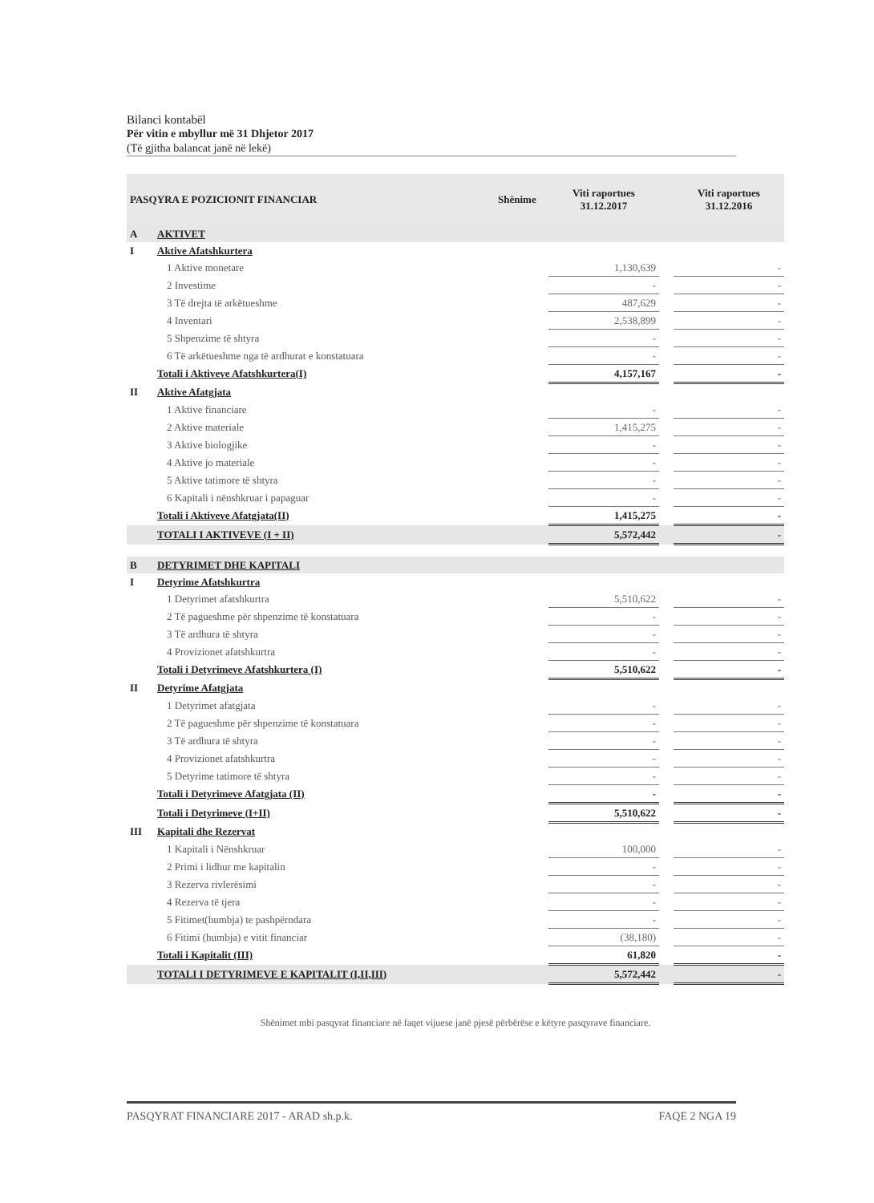Bilanci kontabël
Për vitin e mbyllur më 31 Dhjetor 2017
(Të gjitha balancat janë në lekë)
| PASQYRA E POZICIONIT FINANCIAR | | Shënime | Viti raportues 31.12.2017 | | Viti raportues 31.12.2016 |
| --- | --- | --- | --- | --- | --- |
| A | AKTIVET | | | | |
| I | Aktive Afatshkurtera | | | | |
| | 1 Aktive monetare | | 1,130,639 | | - |
| | 2 Investime | | - | | - |
| | 3 Të drejta të arkëtueshme | | 487,629 | | - |
| | 4 Inventari | | 2,538,899 | | - |
| | 5 Shpenzime të shtyra | | - | | - |
| | 6 Të arkëtueshme nga të ardhurat e konstatuara | | - | | - |
| | Totali i Aktiveve Afatshkurtera(I) | | 4,157,167 | | - |
| II | Aktive Afatgjata | | | | |
| | 1 Aktive financiare | | - | | - |
| | 2 Aktive materiale | | 1,415,275 | | - |
| | 3 Aktive biologjike | | - | | - |
| | 4 Aktive jo materiale | | - | | - |
| | 5 Aktive tatimore të shtyra | | - | | - |
| | 6 Kapitali i nënshkruar i papaguar | | - | | - |
| | Totali i Aktiveve Afatgjata(II) | | 1,415,275 | | - |
| | TOTALI I AKTIVEVE (I + II) | | 5,572,442 | | - |
| B | DETYRIMET DHE KAPITALI | | | | |
| I | Detyrime Afatshkurtra | | | | |
| | 1 Detyrimet afatshkurtra | | 5,510,622 | | - |
| | 2 Të pagueshme për shpenzime të konstatuara | | - | | - |
| | 3 Të ardhura të shtyra | | - | | - |
| | 4 Provizionet afatshkurtra | | - | | - |
| | Totali i Detyrimeve Afatshkurtera (I) | | 5,510,622 | | - |
| II | Detyrime Afatgjata | | | | |
| | 1 Detyrimet afatgjata | | - | | - |
| | 2 Të pagueshme për shpenzime të konstatuara | | - | | - |
| | 3 Të ardhura të shtyra | | - | | - |
| | 4 Provizionet afatshkurtra | | - | | - |
| | 5 Detyrime tatimore të shtyra | | - | | - |
| | Totali i Detyrimeve Afatgjata (II) | | - | | - |
| | Totali i Detyrimeve (I+II) | | 5,510,622 | | - |
| III | Kapitali dhe Rezervat | | | | |
| | 1 Kapitali i Nënshkruar | | 100,000 | | - |
| | 2 Primi i lidhur me kapitalin | | - | | - |
| | 3 Rezerva rivlerësimi | | - | | - |
| | 4 Rezerva të tjera | | - | | - |
| | 5 Fitimet(humbja) te pashpërndara | | - | | - |
| | 6 Fitimi (humbja) e vitit financiar | | (38,180) | | - |
| | Totali i Kapitalit (III) | | 61,820 | | - |
| | TOTALI I DETYRIMEVE E KAPITALIT (I,II,III) | | 5,572,442 | | - |
Shënimet mbi pasqyrat financiare në faqet vijuese janë pjesë përbërëse e këtyre pasqyrave financiare.
PASQYRAT FINANCIARE 2017 - ARAD sh.p.k. FAQE 2 NGA 19